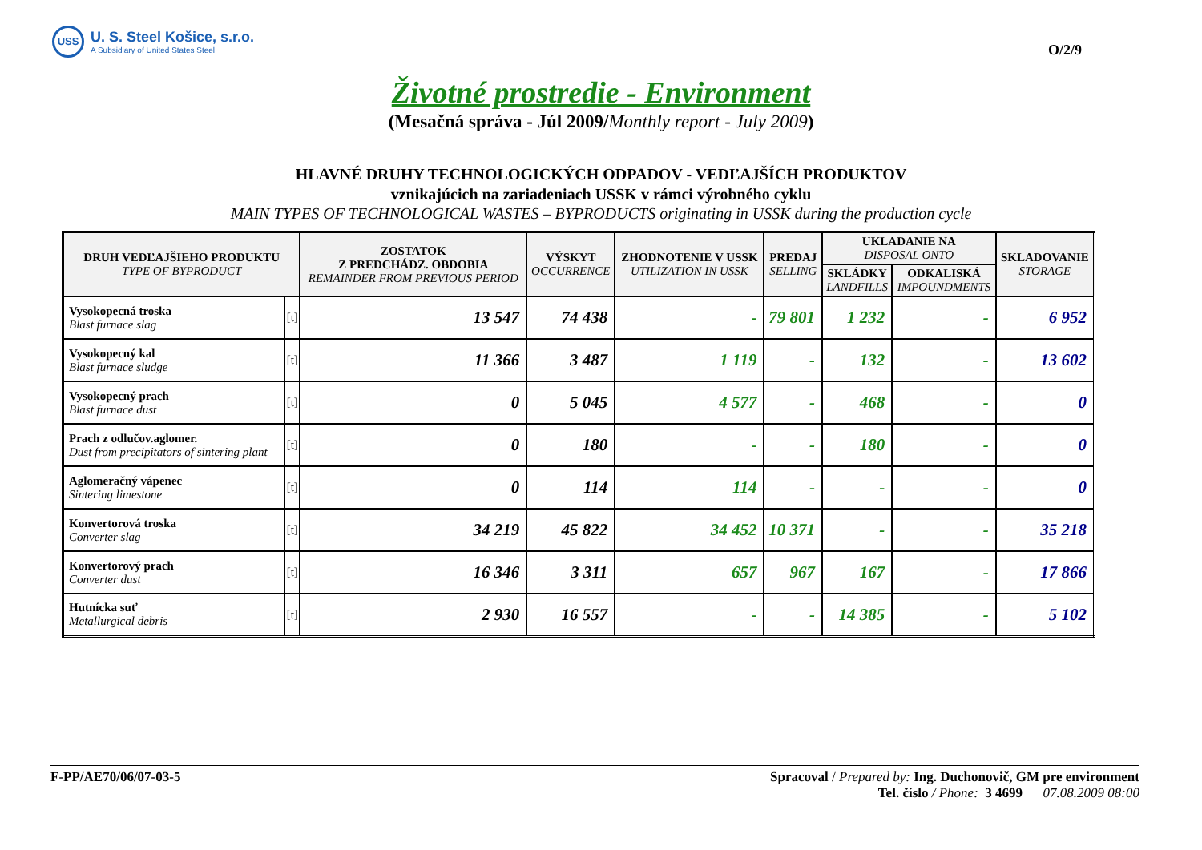USS
U. S. Steel Košice, s.r.o.
A Subsidiary of United States Steel
O/2/9
Životné prostredie - Environment
(Mesačná správa - Júl 2009/Monthly report - July 2009)
HLAVNÉ DRUHY TECHNOLOGICKÝCH ODPADOV - VEDĽAJŠÍCH PRODUKTOV
vznikajúcich na zariadeniach USSK v rámci výrobného cyklu
MAIN TYPES OF TECHNOLOGICAL WASTES – BYPRODUCTS originating in USSK during the production cycle
| DRUH VEDĽAJŠIEHO PRODUKTU TYPE OF BYPRODUCT | | ZOSTATOK Z PREDCHÁDZ. OBDOBIA REMAINDER FROM PREVIOUS PERIOD | VÝSKYT OCCURRENCE | ZHODNOTENIE V USSK UTILIZATION IN USSK | PREDAJ SELLING | UKLADANIE NA DISPOSAL ONTO | | SKLADOVANIE STORAGE |
| --- | --- | --- | --- | --- | --- | --- | --- | --- |
| | | | | | | SKLÁDKY LANDFILLS | ODKALISKÁ IMPOUNDMENTS | |
| Vysokopecná troska Blast furnace slag | [t] | 13 547 | 74 438 | - | 79 801 | 1 232 | - | 6 952 |
| Vysokopecný kal Blast furnace sludge | [t] | 11 366 | 3 487 | 1 119 | - | 132 | - | 13 602 |
| Vysokopecný prach Blast furnace dust | [t] | 0 | 5 045 | 4 577 | - | 468 | - | 0 |
| Prach z odlučov.aglomer. Dust from precipitators of sintering plant | [t] | 0 | 180 | - | - | 180 | - | 0 |
| Aglomeračný vápenec Sintering limestone | [t] | 0 | 114 | 114 | - | - | - | 0 |
| Konvertorová troska Converter slag | [t] | 34 219 | 45 822 | 34 452 | 10 371 | - | - | 35 218 |
| Konvertorový prach Converter dust | [t] | 16 346 | 3 311 | 657 | 967 | 167 | - | 17 866 |
| Hutnícka suť Metallurgical debris | [t] | 2 930 | 16 557 | - | - | 14 385 | - | 5 102 |
F-PP/AE70/06/07-03-5 Spracoval / Prepared by: Ing. Duchonovič, GM pre environment
Tel. číslo / Phone: 3 4699 07.08.2009 08:00